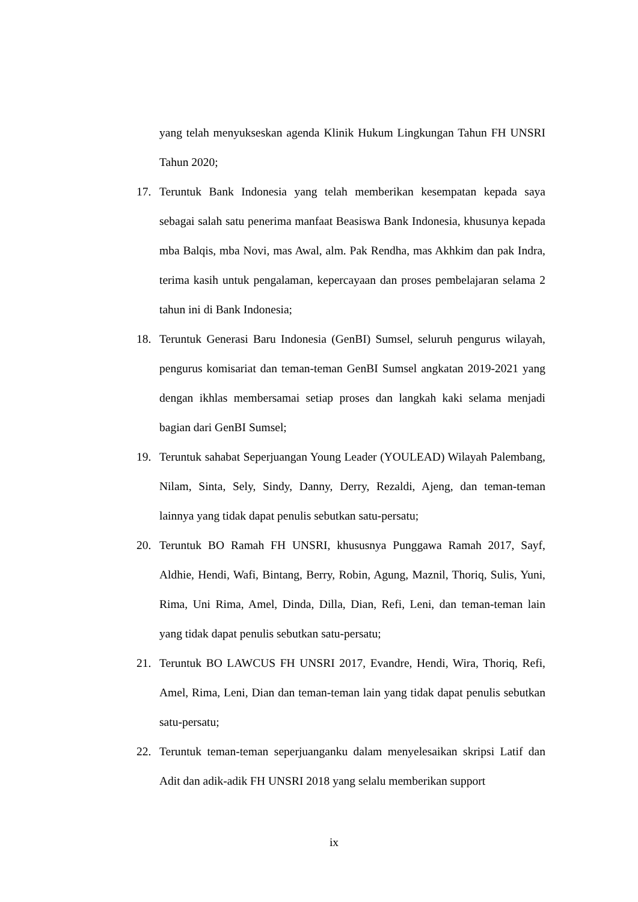yang telah menyukseskan agenda Klinik Hukum Lingkungan Tahun FH UNSRI Tahun 2020;
17. Teruntuk Bank Indonesia yang telah memberikan kesempatan kepada saya sebagai salah satu penerima manfaat Beasiswa Bank Indonesia, khusunya kepada mba Balqis, mba Novi, mas Awal, alm. Pak Rendha, mas Akhkim dan pak Indra, terima kasih untuk pengalaman, kepercayaan dan proses pembelajaran selama 2 tahun ini di Bank Indonesia;
18. Teruntuk Generasi Baru Indonesia (GenBI) Sumsel, seluruh pengurus wilayah, pengurus komisariat dan teman-teman GenBI Sumsel angkatan 2019-2021 yang dengan ikhlas membersamai setiap proses dan langkah kaki selama menjadi bagian dari GenBI Sumsel;
19. Teruntuk sahabat Seperjuangan Young Leader (YOULEAD) Wilayah Palembang, Nilam, Sinta, Sely, Sindy, Danny, Derry, Rezaldi, Ajeng, dan teman-teman lainnya yang tidak dapat penulis sebutkan satu-persatu;
20. Teruntuk BO Ramah FH UNSRI, khususnya Punggawa Ramah 2017, Sayf, Aldhie, Hendi, Wafi, Bintang, Berry, Robin, Agung, Maznil, Thoriq, Sulis, Yuni, Rima, Uni Rima, Amel, Dinda, Dilla, Dian, Refi, Leni, dan teman-teman lain yang tidak dapat penulis sebutkan satu-persatu;
21. Teruntuk BO LAWCUS FH UNSRI 2017, Evandre, Hendi, Wira, Thoriq, Refi, Amel, Rima, Leni, Dian dan teman-teman lain yang tidak dapat penulis sebutkan satu-persatu;
22. Teruntuk teman-teman seperjuanganku dalam menyelesaikan skripsi Latif dan Adit dan adik-adik FH UNSRI 2018 yang selalu memberikan support
ix